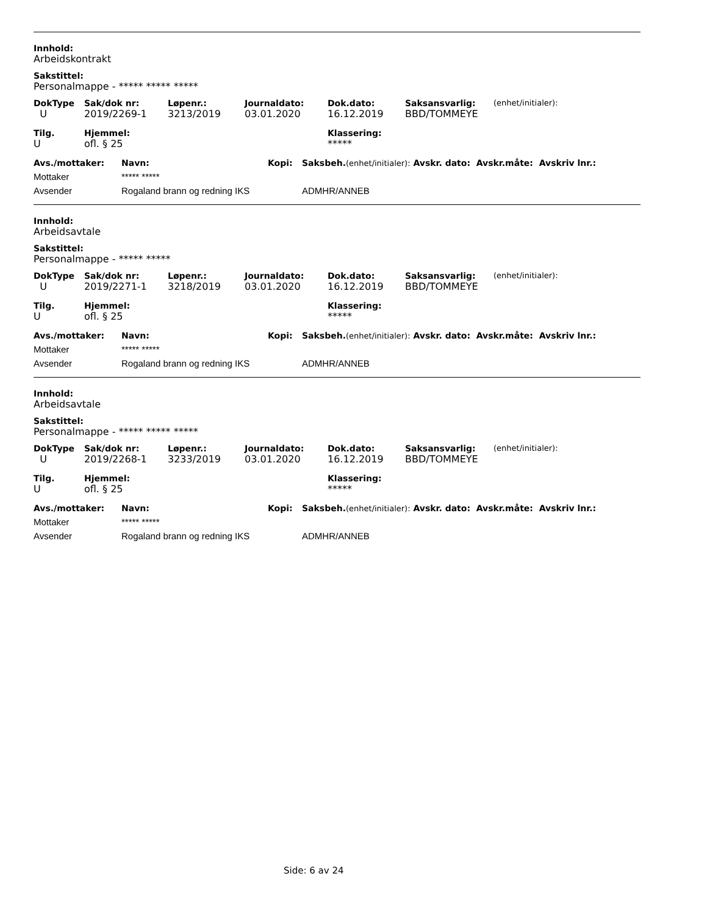Innhold:
Arbeidskontrakt
Sakstittel:
Personalmappe - ***** ***** *****
| DokType | Sak/dok nr: | Løpenr.: | Journaldato: | Dok.dato: | Saksansvarlig: | (enhet/initialer): |
| --- | --- | --- | --- | --- | --- | --- |
| U | 2019/2269-1 | 3213/2019 | 03.01.2020 | 16.12.2019 | BBD/TOMMEYE | |
| Tilg. | Hjemmel: | Klassering: |
| --- | --- | --- |
| U | ofl. § 25 | ***** |
| Avs./mottaker: | Navn: | Kopi: | Saksbeh. (enhet/initialer): Avskr. dato: Avskr.måte: Avskriv lnr.: |
| --- | --- | --- | --- |
| Mottaker | ***** ***** | | |
| Avsender | Rogaland brann og redning IKS | | ADMHR/ANNEB |
Innhold:
Arbeidsavtale
Sakstittel:
Personalmappe - ***** *****
| DokType | Sak/dok nr: | Løpenr.: | Journaldato: | Dok.dato: | Saksansvarlig: | (enhet/initialer): |
| --- | --- | --- | --- | --- | --- | --- |
| U | 2019/2271-1 | 3218/2019 | 03.01.2020 | 16.12.2019 | BBD/TOMMEYE | |
| Tilg. | Hjemmel: | Klassering: |
| --- | --- | --- |
| U | ofl. § 25 | ***** |
| Avs./mottaker: | Navn: | Kopi: | Saksbeh. (enhet/initialer): Avskr. dato: Avskr.måte: Avskriv lnr.: |
| --- | --- | --- | --- |
| Mottaker | ***** ***** | | |
| Avsender | Rogaland brann og redning IKS | | ADMHR/ANNEB |
Innhold:
Arbeidsavtale
Sakstittel:
Personalmappe - ***** ***** *****
| DokType | Sak/dok nr: | Løpenr.: | Journaldato: | Dok.dato: | Saksansvarlig: | (enhet/initialer): |
| --- | --- | --- | --- | --- | --- | --- |
| U | 2019/2268-1 | 3233/2019 | 03.01.2020 | 16.12.2019 | BBD/TOMMEYE | |
| Tilg. | Hjemmel: | Klassering: |
| --- | --- | --- |
| U | ofl. § 25 | ***** |
| Avs./mottaker: | Navn: | Kopi: | Saksbeh. (enhet/initialer): Avskr. dato: Avskr.måte: Avskriv lnr.: |
| --- | --- | --- | --- |
| Mottaker | ***** ***** | | |
| Avsender | Rogaland brann og redning IKS | | ADMHR/ANNEB |
Side: 6 av 24